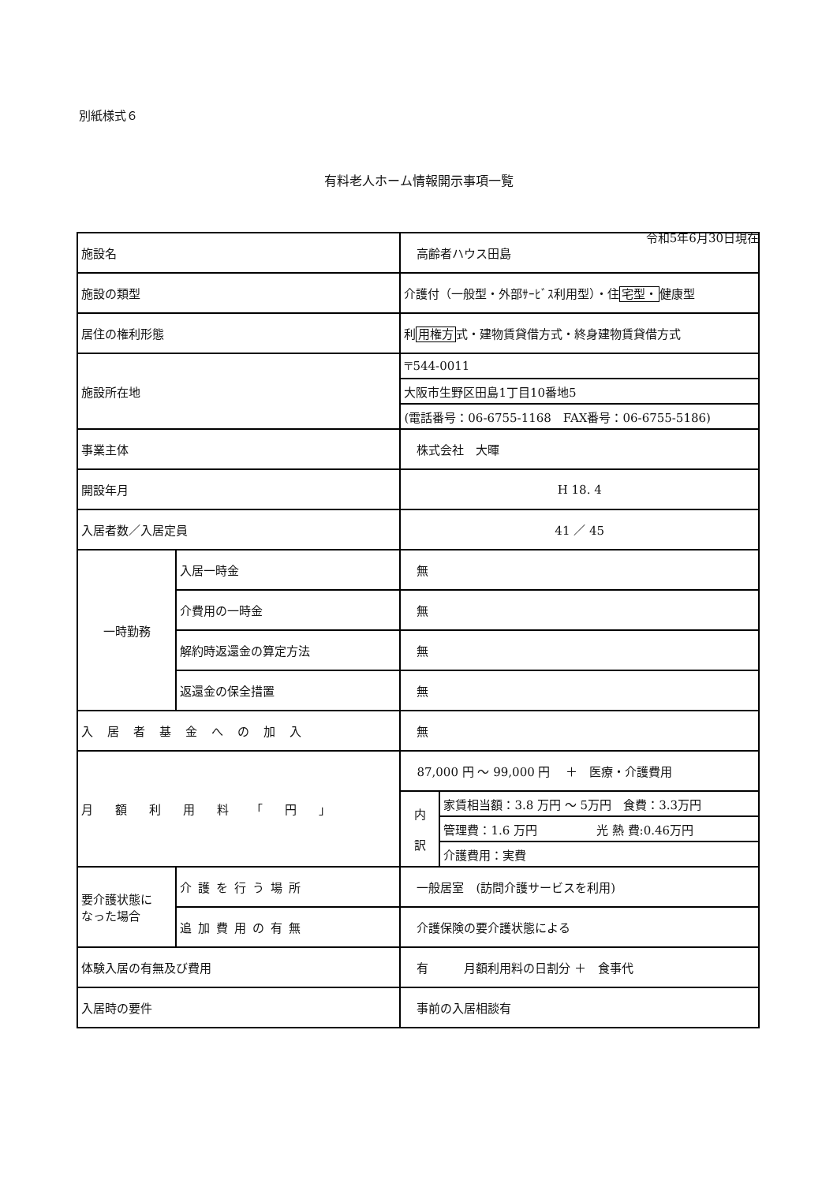別紙様式６
有料老人ホーム情報開示事項一覧
令和5年6月30日現在
| 施設名 | | 高齢者ハウス田島 | |
| 施設の類型 | | 介護付（一般型・外部ｻｰﾋﾞｽ利用型）・住 宅型・ 健康型 | |
| 居住の権利形態 | | 利 用権方 式・建物賃貸借方式・終身建物賃貸借方式 | |
| 施設所在地 | | 〒544-0011 | |
| | | 大阪市生野区田島1丁目10番地5 | |
| | | (電話番号：06-6755-1168 FAX番号：06-6755-5186) | |
| 事業主体 | | 株式会社 大暉 | |
| 開設年月 | | H 18. 4 | |
| 入居者数／入居定員 | | 41 ／ 45 | |
| 一時勤務 | 入居一時金 | 無 | |
| | 介費用の一時金 | 無 | |
| | 解約時返還金の算定方法 | 無 | |
| | 返還金の保全措置 | 無 | |
| 入居者基金への加入 | | 無 | |
| 月額利用料「円」 | | 87,000 円 ～ 99,000 円 ＋ 医療・介護費用 | |
| | | 内 訳 | 家賃相当額：3.8 万円 ～ 5万円 食費：3.3万円 |
| | | | 管理費：1.6 万円 光 熱 費:0.46万円 |
| | | | 介護費用：実費 |
| 要介護状態に なった場合 | 介護を行う場所 | 一般居室 (訪問介護サービスを利用) | |
| | 追加費用の有無 | 介護保険の要介護状態による | |
| 体験入居の有無及び費用 | | 有 月額利用料の日割分 ＋ 食事代 | |
| 入居時の要件 | | 事前の入居相談有 | |